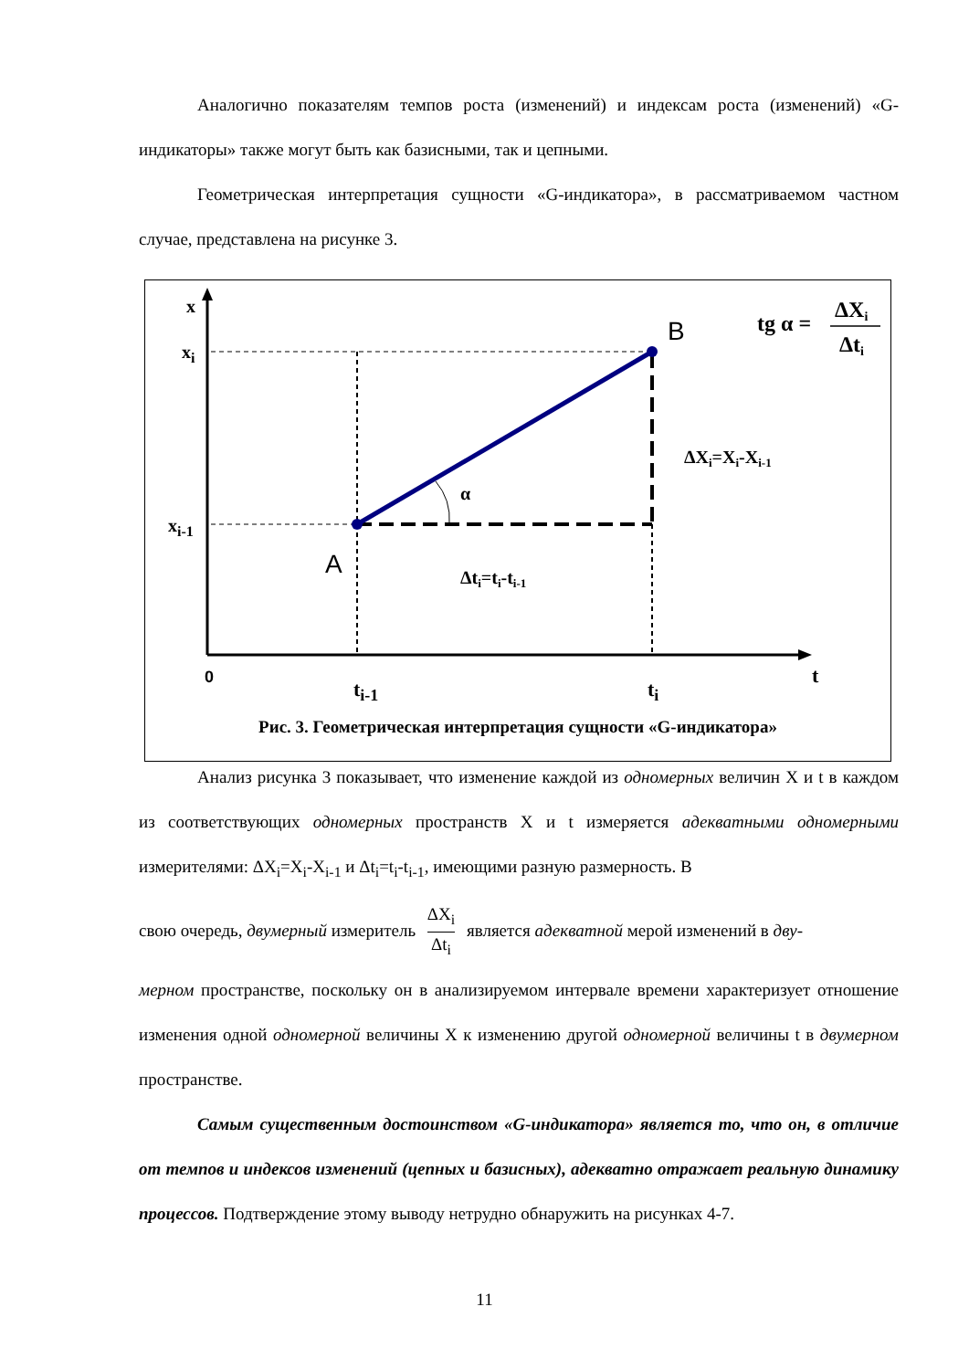Аналогично показателям темпов роста (изменений) и индексам роста (изменений) «G-индикаторы» также могут быть как базисными, так и цепными.
Геометрическая интерпретация сущности «G-индикатора», в рассматриваемом частном случае, представлена на рисунке 3.
x
xi
xi-1
A
B
α
ΔXi=Xi-Xi-1
Δti=ti-ti-1
0
ti-1
ti
t
tg α =
ΔXi
Δti
Рис. 3. Геометрическая интерпретация сущности «G-индикатора»
Анализ рисунка 3 показывает, что изменение каждой из одномерных величин X и t в каждом из соответствующих одномерных пространств X и t измеряется адекватными одномерными измерителями: ΔX<sub>i</sub>=X<sub>i</sub>-X<sub>i-1</sub> и Δt<sub>i</sub>=t<sub>i</sub>-t<sub>i-1</sub>, имеющими разную размерность. В
свою очередь, двумерный измеритель ΔX<sub>i</sub> Δt<sub>i</sub> является адекватной мерой изменений в дву-
мерном пространстве, поскольку он в анализируемом интервале времени характеризует отношение изменения одной одномерной величины X к изменению другой одномерной величины t в двумерном пространстве.
Самым существенным достоинством «G-индикатора» является то, что он, в отличие от темпов и индексов изменений (цепных и базисных), адекватно отражает реальную динамику процессов. Подтверждение этому выводу нетрудно обнаружить на рисунках 4-7.
11